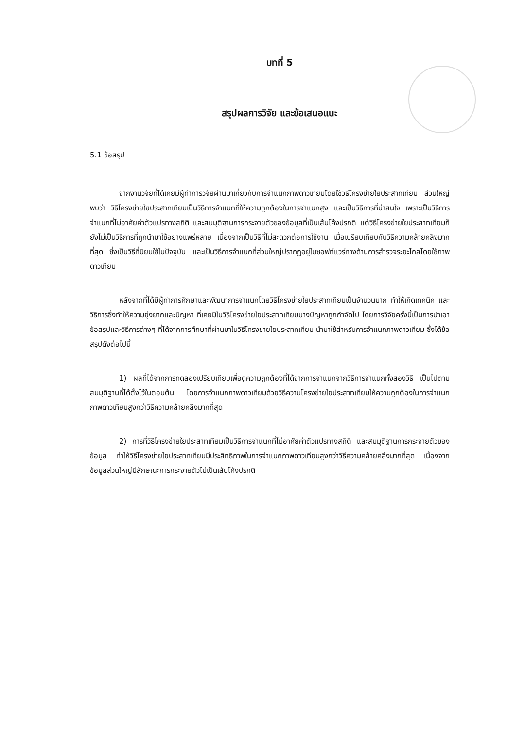บทที่ 5
สรุปผลการวิจัย และข้อเสนอแนะ
5.1 ข้อสรุป
จากงานวิจัยที่ได้เคยมีผู้ทำการวิจัยผ่านมาเกี่ยวกับการจำแนกภาพดาวเทียมโดยใช้วิธีโครงข่ายใยประสาทเทียม ส่วนใหญ่พบว่า วิธีโครงข่ายใยประสาทเทียมเป็นวิธีการจำแนกที่ให้ความถูกต้องในการจำแนกสูง และเป็นวิธีการที่น่าสนใจ เพราะเป็นวิธีการจำแนกที่ไม่อาศัยค่าตัวแปรทางสถิติ และสมมุติฐานการกระจายตัวของข้อมูลที่เป็นเส้นโค้งปรกติ แต่วิธีโครงข่ายใยประสาทเทียมก็ยังไม่เป็นวิธีการที่ถูกนำมาใช้อย่างแพร่หลาย เนื่องจากเป็นวิธีที่ไม่สะดวกต่อการใช้งาน เมื่อเปรียบเทียบกับวิธีความคล้ายคลึงมากที่สุด ซึ่งเป็นวิธีที่นิยมใช้ในปัจจุบัน และเป็นวิธีการจำแนกที่ส่วนใหญ่ปรากฏอยู่ในซอฟท์แวร์ทางด้านการสำรวจระยะไกลโดยใช้ภาพดาวเทียม
หลังจากที่ได้มีผู้ทำการศึกษาและพัฒนาการจำแนกโดยวิธีโครงข่ายใยประสาทเทียมเป็นจำนวนมาก ทำให้เกิดเทคนิค และวิธีการซึ่งทำให้ความยุ่งยากและปัญหา ที่เคยมีในวิธีโครงข่ายใยประสาทเทียมบางปัญหาถูกกำจัดไป โดยการวิจัยครั้งนี้เป็นการนำเอาข้อสรุปและวิธีการต่างๆ ที่ได้จากการศึกษาที่ผ่านมาในวิธีโครงข่ายใยประสาทเทียม นำมาใช้สำหรับการจำแนกภาพดาวเทียม ซึ่งได้ข้อสรุปดังต่อไปนี้
1) ผลที่ได้จากการทดลองเปรียบเทียบเพื่อดูความถูกต้องที่ได้จากการจำแนกจากวิธีการจำแนกทั้งสองวิธี เป็นไปตามสมมุติฐานที่ได้ตั้งไว้ในตอนต้น โดยการจำแนกภาพดาวเทียมด้วยวิธีความโครงข่ายใยประสาทเทียมให้ความถูกต้องในการจำแนกภาพดาวเทียมสูงกว่าวิธีความคล้ายคลึงมากที่สุด
2) การที่วิธีโครงข่ายใยประสาทเทียมเป็นวิธีการจำแนกที่ไม่อาศัยค่าตัวแปรทางสถิติ และสมมุติฐานการกระจายตัวของข้อมูล ทำให้วิธีโครงข่ายใยประสาทเทียมมีประสิทธิภาพในการจำแนกภาพดาวเทียมสูงกว่าวิธีความคล้ายคลึงมากที่สุด เนื่องจากข้อมูลส่วนใหญ่มีลักษณะการกระจายตัวไม่เป็นเส้นโค้งปรกติ